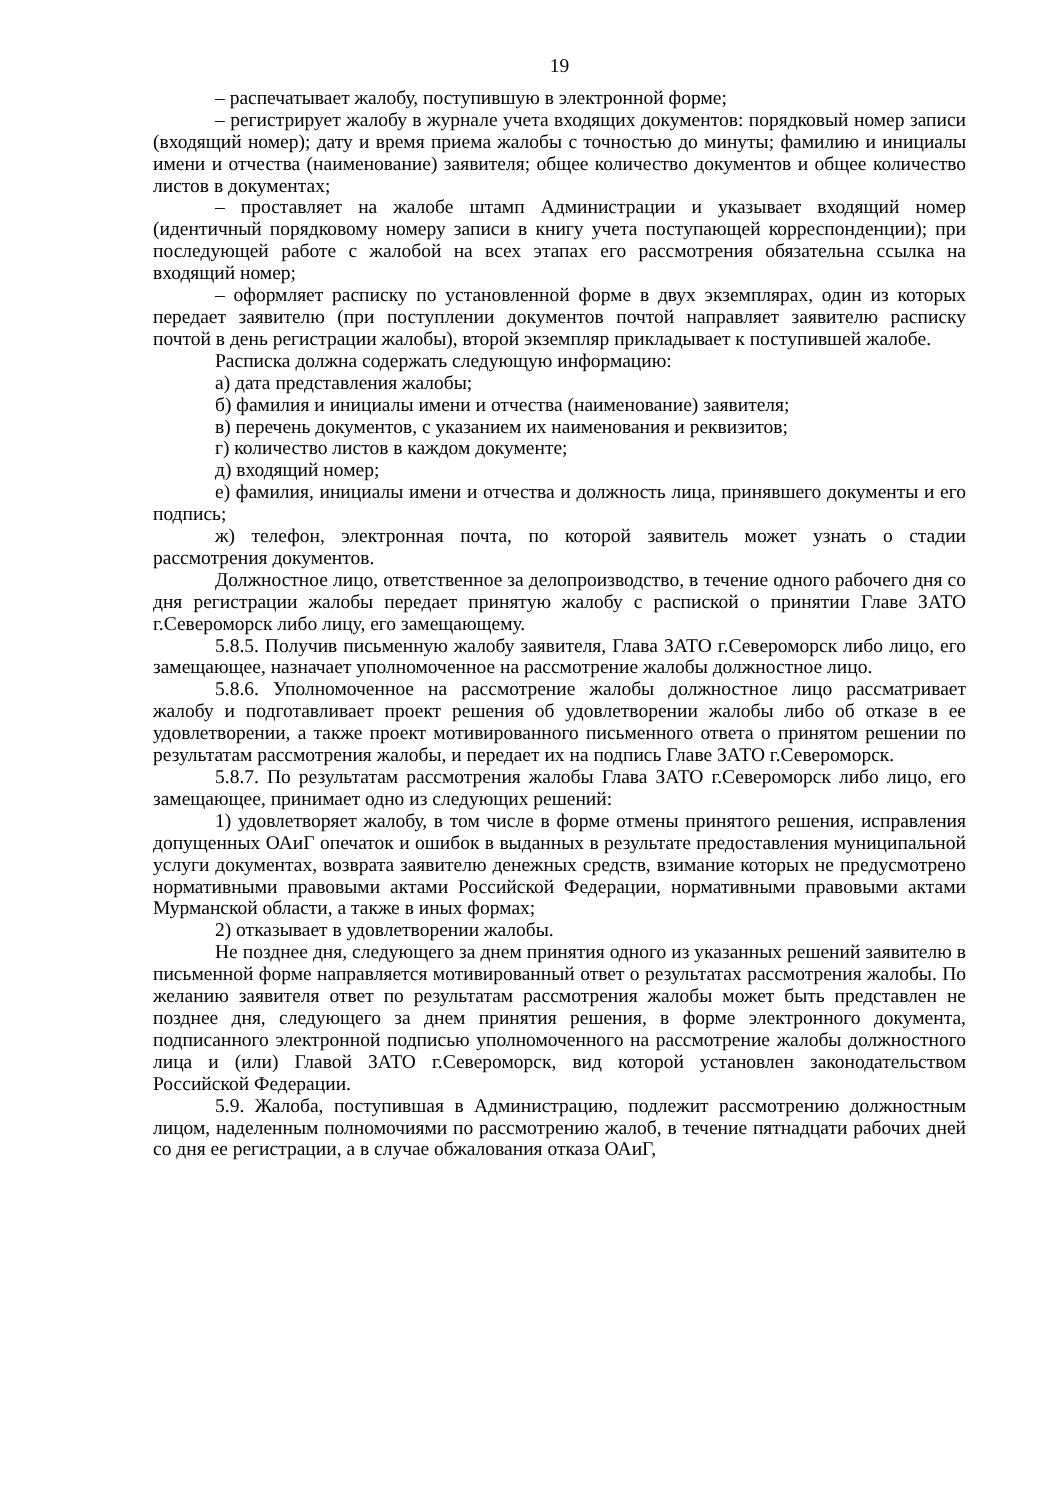19
– распечатывает жалобу, поступившую в электронной форме;
– регистрирует жалобу в журнале учета входящих документов: порядковый номер записи (входящий номер); дату и время приема жалобы с точностью до минуты; фамилию и инициалы имени и отчества (наименование) заявителя; общее количество документов и общее количество листов в документах;
– проставляет на жалобе штамп Администрации и указывает входящий номер (идентичный порядковому номеру записи в книгу учета поступающей корреспонденции); при последующей работе с жалобой на всех этапах его рассмотрения обязательна ссылка на входящий номер;
– оформляет расписку по установленной форме в двух экземплярах, один из которых передает заявителю (при поступлении документов почтой направляет заявителю расписку почтой в день регистрации жалобы), второй экземпляр прикладывает к поступившей жалобе.
Расписка должна содержать следующую информацию:
а) дата представления жалобы;
б) фамилия и инициалы имени и отчества (наименование) заявителя;
в) перечень документов, с указанием их наименования и реквизитов;
г) количество листов в каждом документе;
д) входящий номер;
е) фамилия, инициалы имени и отчества и должность лица, принявшего документы и его подпись;
ж) телефон, электронная почта, по которой заявитель может узнать о стадии рассмотрения документов.
Должностное лицо, ответственное за делопроизводство, в течение одного рабочего дня со дня регистрации жалобы передает принятую жалобу с распиской о принятии Главе ЗАТО г.Североморск либо лицу, его замещающему.
5.8.5. Получив письменную жалобу заявителя, Глава ЗАТО г.Североморск либо лицо, его замещающее, назначает уполномоченное на рассмотрение жалобы должностное лицо.
5.8.6. Уполномоченное на рассмотрение жалобы должностное лицо рассматривает жалобу и подготавливает проект решения об удовлетворении жалобы либо об отказе в ее удовлетворении, а также проект мотивированного письменного ответа о принятом решении по результатам рассмотрения жалобы, и передает их на подпись Главе ЗАТО г.Североморск.
5.8.7. По результатам рассмотрения жалобы Глава ЗАТО г.Североморск либо лицо, его замещающее, принимает одно из следующих решений:
1) удовлетворяет жалобу, в том числе в форме отмены принятого решения, исправления допущенных ОАиГ опечаток и ошибок в выданных в результате предоставления муниципальной услуги документах, возврата заявителю денежных средств, взимание которых не предусмотрено нормативными правовыми актами Российской Федерации, нормативными правовыми актами Мурманской области, а также в иных формах;
2) отказывает в удовлетворении жалобы.
Не позднее дня, следующего за днем принятия одного из указанных решений заявителю в письменной форме направляется мотивированный ответ о результатах рассмотрения жалобы. По желанию заявителя ответ по результатам рассмотрения жалобы может быть представлен не позднее дня, следующего за днем принятия решения, в форме электронного документа, подписанного электронной подписью уполномоченного на рассмотрение жалобы должностного лица и (или) Главой ЗАТО г.Североморск, вид которой установлен законодательством Российской Федерации.
5.9. Жалоба, поступившая в Администрацию, подлежит рассмотрению должностным лицом, наделенным полномочиями по рассмотрению жалоб, в течение пятнадцати рабочих дней со дня ее регистрации, а в случае обжалования отказа ОАиГ,